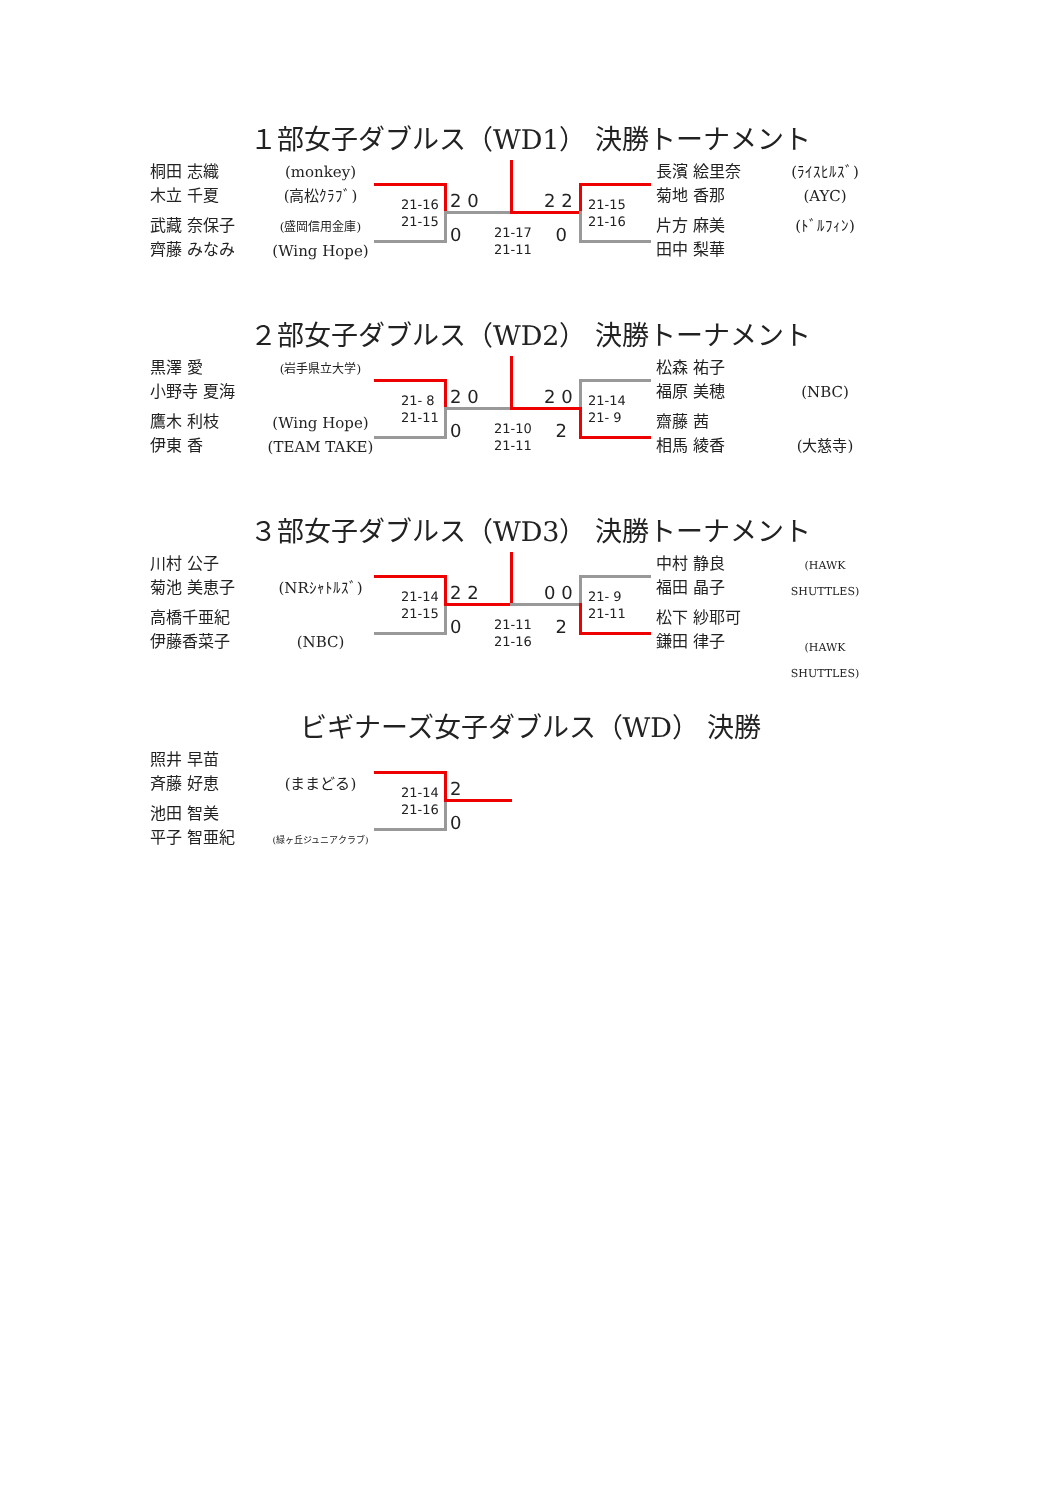１部女子ダブルス（WD1） 決勝トーナメント
桐田 志織
木立 千夏
武藏 奈保子
齊藤 みなみ
(monkey)
(高松ｸﾗﾌﾞ)
(盛岡信用金庫)
(Wing Hope)
21-16
21-15
2 0
0
21-17
21-11
2 2
0
21-15
21-16
長濱 絵里奈
菊地 香那
片方 麻美
田中 梨華
(ﾗｲｽﾋﾙｽﾞ)
(AYC)
(ﾄﾞﾙﾌｨﾝ)
２部女子ダブルス（WD2） 決勝トーナメント
黒澤 愛
小野寺 夏海
鷹木 利枝
伊東 香
(岩手県立大学)
(Wing Hope)
(TEAM TAKE)
21- 8
21-11
2 0
0
21-10
21-11
2 0
2
21-14
21- 9
松森 祐子
福原 美穂
齋藤 茜
相馬 綾香
(NBC)
(大慈寺)
３部女子ダブルス（WD3） 決勝トーナメント
川村 公子
菊池 美恵子
高橋千亜紀
伊藤香菜子
(NRｼｬﾄﾙｽﾞ)
(NBC)
21-14
21-15
2 2
0
21-11
21-16
0 0
2
21- 9
21-11
中村 静良
福田 晶子
松下 紗耶可
鎌田 律子
(HAWK SHUTTLES)
(HAWK SHUTTLES)
ビギナーズ女子ダブルス（WD） 決勝
照井 早苗
斉藤 好恵
池田 智美
平子 智亜紀
(ままどる)
(緑ヶ丘ジュニアクラブ)
21-14
21-16
2
0